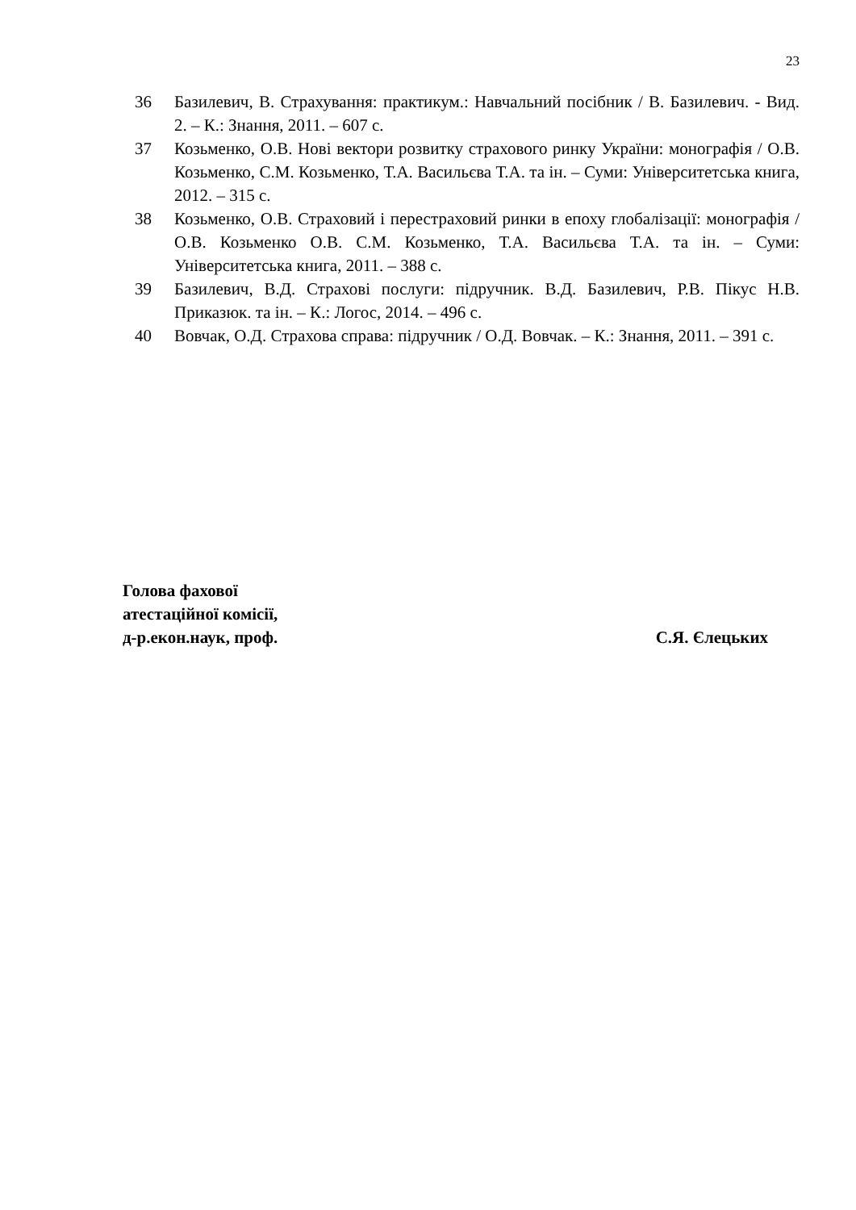23
36 Базилевич, В. Страхування: практикум.: Навчальний посібник / В. Базилевич. - Вид. 2. – К.: Знання, 2011. – 607 с.
37 Козьменко, О.В. Нові вектори розвитку страхового ринку України: монографія / О.В. Козьменко, С.М. Козьменко, Т.А. Васильєва Т.А. та ін. – Суми: Університетська книга, 2012. – 315 с.
38 Козьменко, О.В. Страховий і перестраховий ринки в епоху глобалізації: монографія / О.В. Козьменко О.В. С.М. Козьменко, Т.А. Васильєва Т.А. та ін. – Суми: Університетська книга, 2011. – 388 с.
39 Базилевич, В.Д. Страхові послуги: підручник. В.Д. Базилевич, Р.В. Пікус Н.В. Приказюк. та ін. – К.: Логос, 2014. – 496 с.
40 Вовчак, О.Д. Страхова справа: підручник / О.Д. Вовчак. – К.: Знання, 2011. – 391 с.
Голова фахової
атестаційної комісії,
д-р.екон.наук, проф. С.Я. Єлецьких